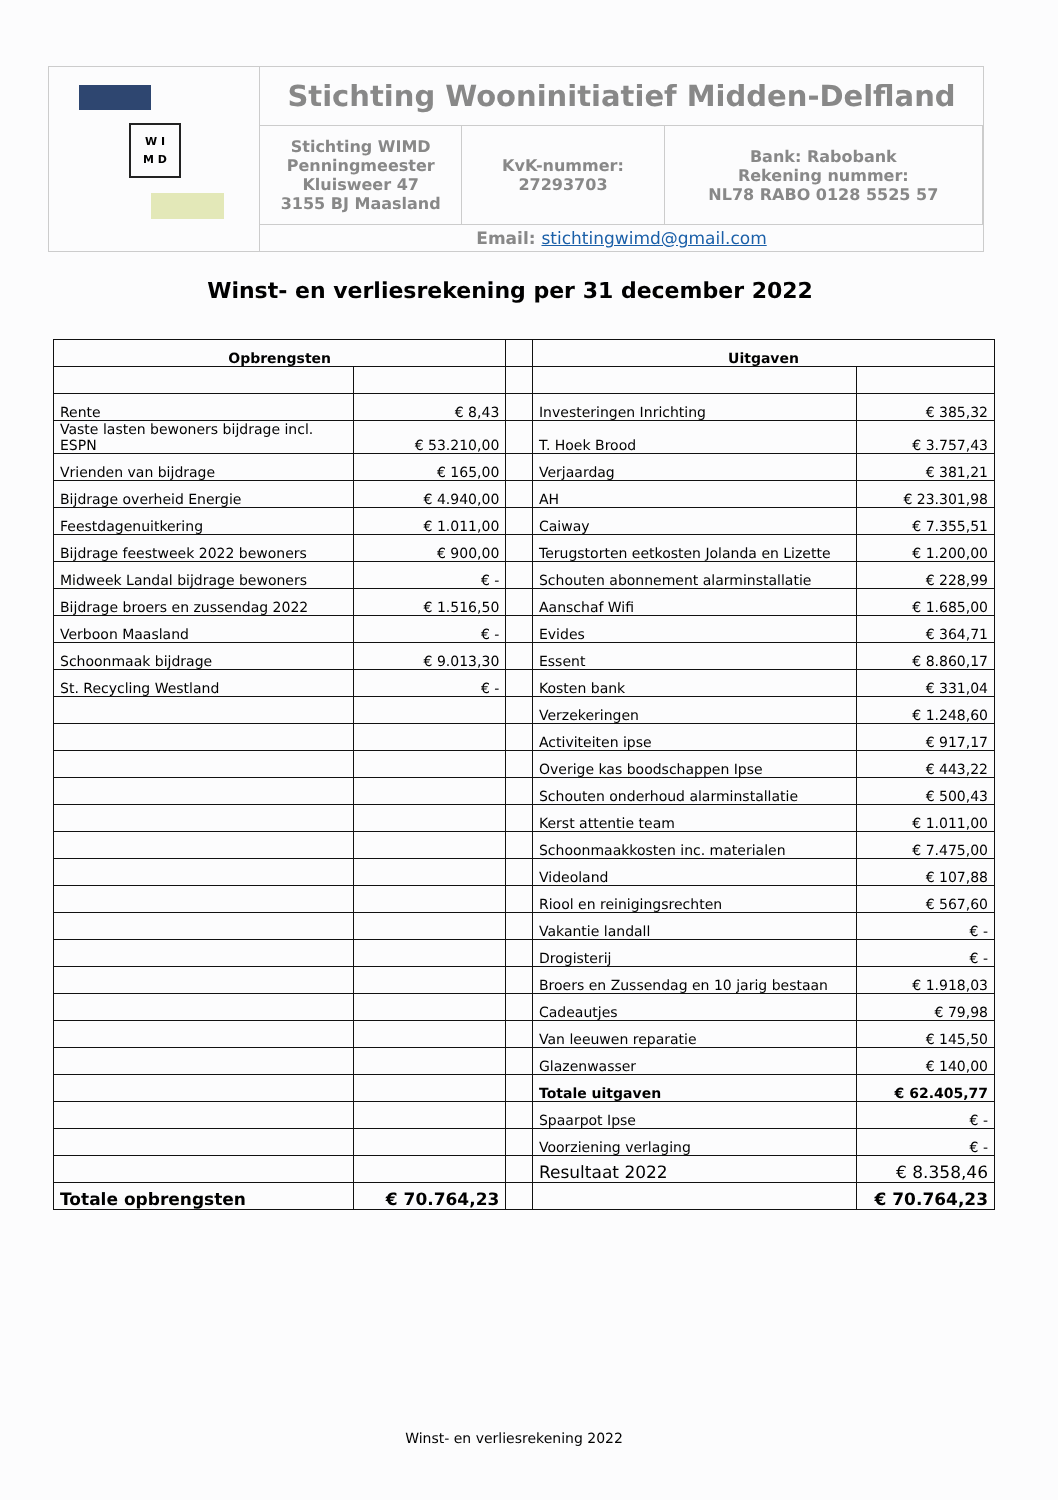W I
M D
Stichting Wooninitiatief Midden-Delfland
Stichting WIMD
Penningmeester
Kluisweer 47
3155 BJ Maasland
KvK-nummer:
27293703
Bank: Rabobank
Rekening nummer:
NL78 RABO 0128 5525 57
Email: stichtingwimd@gmail.com
Winst- en verliesrekening per 31 december 2022
| Opbrengsten | | | Uitgaven | |
| --- | --- | --- | --- | --- |
| Rente | € 8,43 | | Investeringen Inrichting | € 385,32 |
| Vaste lasten bewoners bijdrage incl. ESPN | € 53.210,00 | | T. Hoek Brood | € 3.757,43 |
| Vrienden van bijdrage | € 165,00 | | Verjaardag | € 381,21 |
| Bijdrage overheid Energie | € 4.940,00 | | AH | € 23.301,98 |
| Feestdagenuitkering | € 1.011,00 | | Caiway | € 7.355,51 |
| Bijdrage feestweek 2022 bewoners | € 900,00 | | Terugstorten eetkosten Jolanda en Lizette | € 1.200,00 |
| Midweek Landal bijdrage bewoners | € - | | Schouten abonnement alarminstallatie | € 228,99 |
| Bijdrage broers en zussendag 2022 | € 1.516,50 | | Aanschaf Wifi | € 1.685,00 |
| Verboon Maasland | € - | | Evides | € 364,71 |
| Schoonmaak bijdrage | € 9.013,30 | | Essent | € 8.860,17 |
| St. Recycling Westland | € - | | Kosten bank | € 331,04 |
| | | | Verzekeringen | € 1.248,60 |
| | | | Activiteiten ipse | € 917,17 |
| | | | Overige kas boodschappen Ipse | € 443,22 |
| | | | Schouten onderhoud alarminstallatie | € 500,43 |
| | | | Kerst attentie team | € 1.011,00 |
| | | | Schoonmaakkosten inc. materialen | € 7.475,00 |
| | | | Videoland | € 107,88 |
| | | | Riool en reinigingsrechten | € 567,60 |
| | | | Vakantie landall | € - |
| | | | Drogisterij | € - |
| | | | Broers en Zussendag en 10 jarig bestaan | € 1.918,03 |
| | | | Cadeautjes | € 79,98 |
| | | | Van leeuwen reparatie | € 145,50 |
| | | | Glazenwasser | € 140,00 |
| | | | Totale uitgaven | € 62.405,77 |
| | | | Spaarpot Ipse | € - |
| | | | Voorziening verlaging | € - |
| | | | Resultaat 2022 | € 8.358,46 |
| Totale opbrengsten | € 70.764,23 | | | € 70.764,23 |
Winst- en verliesrekening 2022